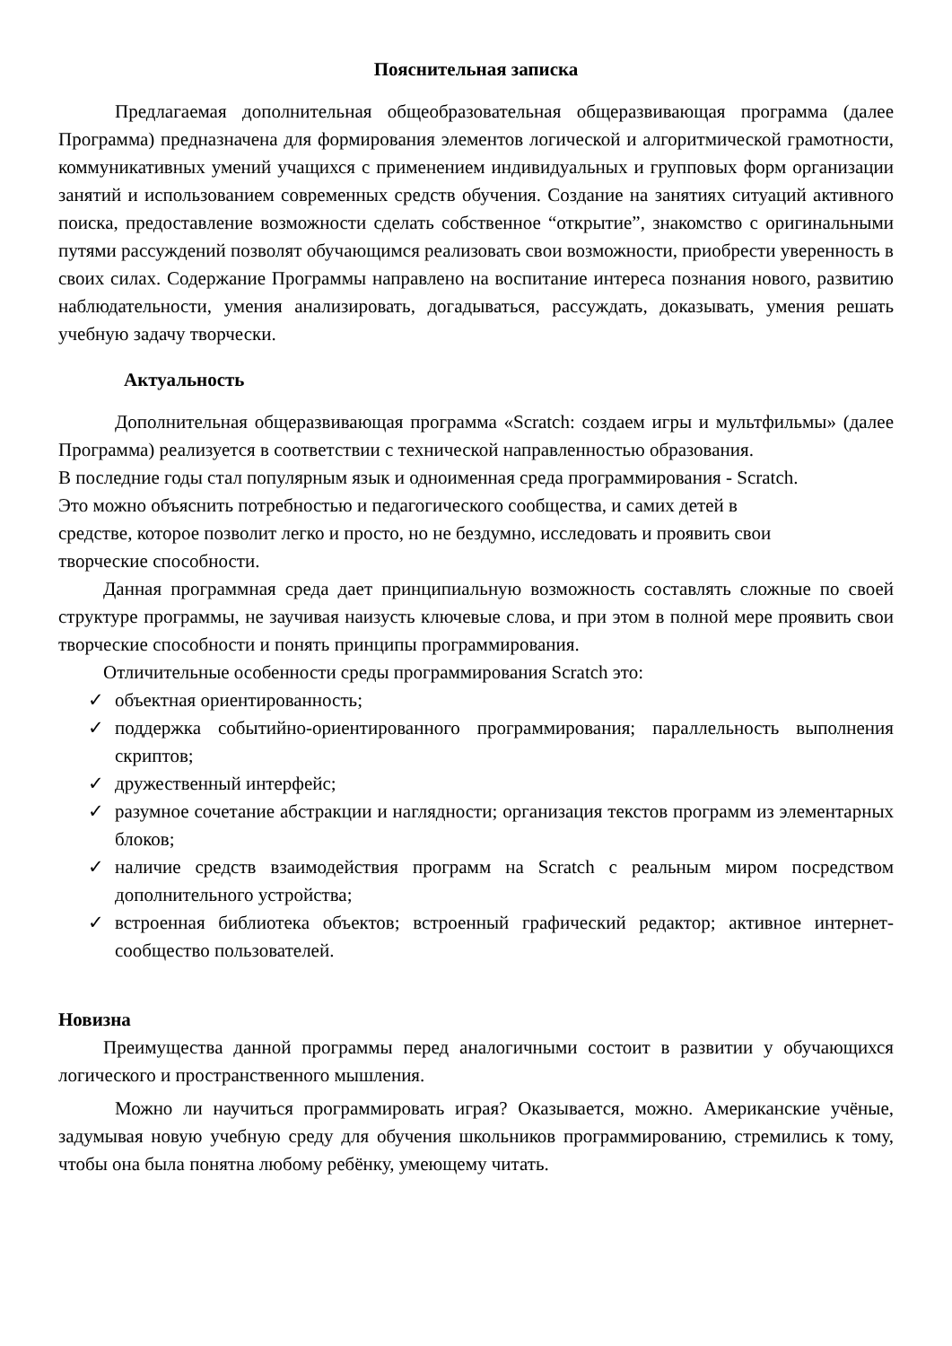Пояснительная записка
Предлагаемая дополнительная общеобразовательная общеразвивающая программа (далее Программа) предназначена для формирования элементов логической и алгоритмической грамотности, коммуникативных умений учащихся с применением индивидуальных и групповых форм организации занятий и использованием современных средств обучения. Создание на занятиях ситуаций активного поиска, предоставление возможности сделать собственное “открытие”, знакомство с оригинальными путями рассуждений позволят обучающимся реализовать свои возможности, приобрести уверенность в своих силах. Содержание Программы направлено на воспитание интереса познания нового, развитию наблюдательности, умения анализировать, догадываться, рассуждать, доказывать, умения решать учебную задачу творчески.
Актуальность
Дополнительная общеразвивающая программа «Scratch: создаем игры и мультфильмы» (далее Программа) реализуется в соответствии с технической направленностью образования.
В последние годы стал популярным язык и одноименная среда программирования - Scratch.
Это можно объяснить потребностью и педагогического сообщества, и самих детей в
средстве, которое позволит легко и просто, но не бездумно, исследовать и проявить свои
творческие способности.
Данная программная среда дает принципиальную возможность составлять сложные по своей структуре программы, не заучивая наизусть ключевые слова, и при этом в полной мере проявить свои творческие способности и понять принципы программирования.
Отличительные особенности среды программирования Scratch это:
✓ объектная ориентированность;
✓ поддержка событийно-ориентированного программирования; параллельность выполнения скриптов;
✓ дружественный интерфейс;
✓ разумное сочетание абстракции и наглядности; организация текстов программ из элементарных блоков;
✓ наличие средств взаимодействия программ на Scratch с реальным миром посредством дополнительного устройства;
✓ встроенная библиотека объектов; встроенный графический редактор; активное интернет-сообщество пользователей.
Новизна
Преимущества данной программы перед аналогичными состоит в развитии у обучающихся логического и пространственного мышления.
Можно ли научиться программировать играя? Оказывается, можно. Американские учёные, задумывая новую учебную среду для обучения школьников программированию, стремились к тому, чтобы она была понятна любому ребёнку, умеющему читать.